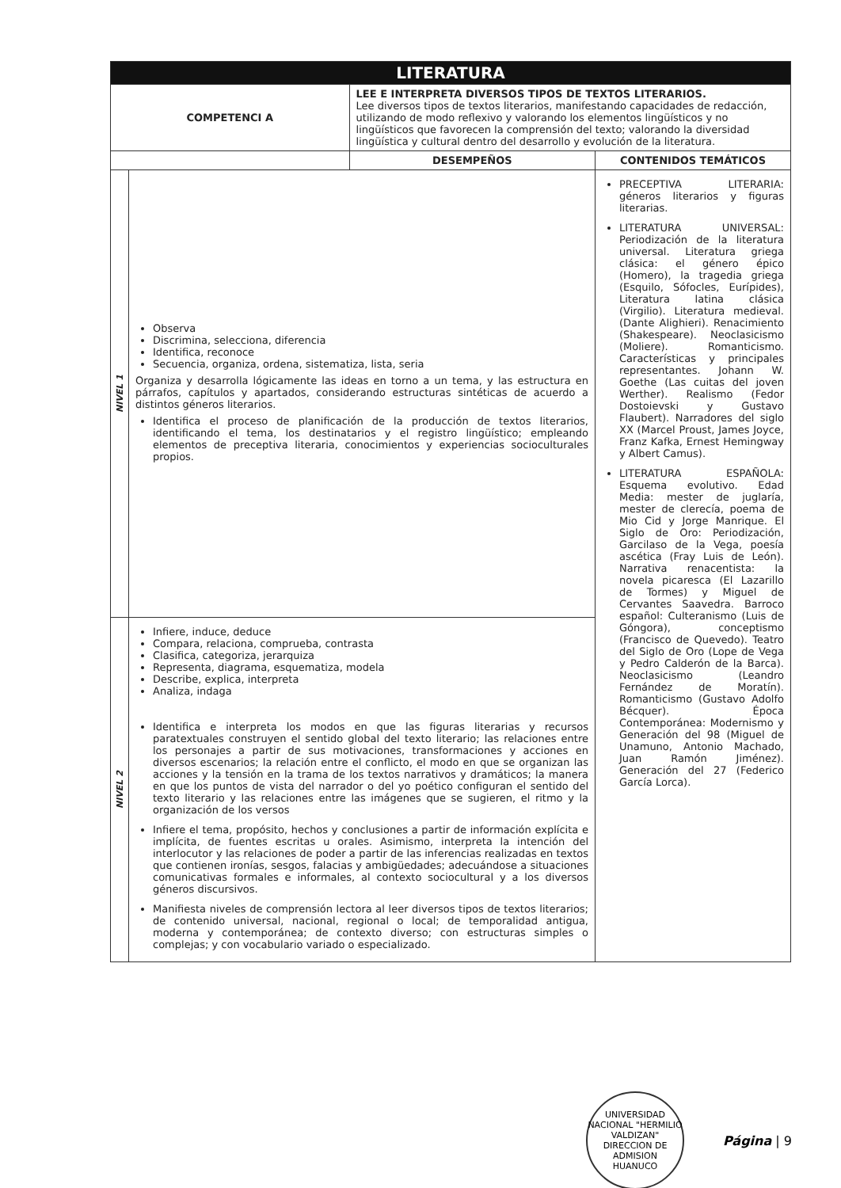| LITERATURA | | | |
| COMPETENCI A | | LEE E INTERPRETA DIVERSOS TIPOS DE TEXTOS LITERARIOS. Lee diversos tipos de textos literarios, manifestando capacidades de redacción, utilizando de modo reflexivo y valorando los elementos lingüísticos y no lingüísticos que favorecen la comprensión del texto; valorando la diversidad lingüística y cultural dentro del desarrollo y evolución de la literatura. | |
| | | DESEMPEÑOS | CONTENIDOS TEMÁTICOS |
| NIVEL 1 | Observa Discrimina, selecciona, diferencia Identifica, reconoce Secuencia, organiza, ordena, sistematiza, lista, seria Organiza y desarrolla lógicamente las ideas en torno a un tema, y las estructura en párrafos, capítulos y apartados, considerando estructuras sintéticas de acuerdo a distintos géneros literarios. Identifica el proceso de planificación de la producción de textos literarios, identificando el tema, los destinatarios y el registro lingüístico; empleando elementos de preceptiva literaria, conocimientos y experiencias socioculturales propios. | | PRECEPTIVA LITERARIA: géneros literarios y figuras literarias. LITERATURA UNIVERSAL: Periodización de la literatura universal. Literatura griega clásica: el género épico (Homero), la tragedia griega (Esquilo, Sófocles, Eurípides), Literatura latina clásica (Virgilio). Literatura medieval. (Dante Alighieri). Renacimiento (Shakespeare). Neoclasicismo (Moliere). Romanticismo. Características y principales representantes. Johann W. Goethe (Las cuitas del joven Werther). Realismo (Fedor Dostoievski y Gustavo Flaubert). Narradores del siglo XX (Marcel Proust, James Joyce, Franz Kafka, Ernest Hemingway y Albert Camus). LITERATURA ESPAÑOLA: Esquema evolutivo. Edad Media: mester de juglaría, mester de clerecía, poema de Mio Cid y Jorge Manrique. El Siglo de Oro: Periodización, Garcilaso de la Vega, poesía ascética (Fray Luis de León). Narrativa renacentista: la novela picaresca (El Lazarillo de Tormes) y Miguel de Cervantes Saavedra. Barroco español: Culteranismo (Luis de Góngora), conceptismo (Francisco de Quevedo). Teatro del Siglo de Oro (Lope de Vega y Pedro Calderón de la Barca). Neoclasicismo (Leandro Fernández de Moratín). Romanticismo (Gustavo Adolfo Bécquer). Época Contemporánea: Modernismo y Generación del 98 (Miguel de Unamuno, Antonio Machado, Juan Ramón Jiménez). Generación del 27 (Federico García Lorca). |
| NIVEL 2 | Infiere, induce, deduce Compara, relaciona, comprueba, contrasta Clasifica, categoriza, jerarquiza Representa, diagrama, esquematiza, modela Describe, explica, interpreta Analiza, indaga Identifica e interpreta los modos en que las figuras literarias y recursos paratextuales construyen el sentido global del texto literario; las relaciones entre los personajes a partir de sus motivaciones, transformaciones y acciones en diversos escenarios; la relación entre el conflicto, el modo en que se organizan las acciones y la tensión en la trama de los textos narrativos y dramáticos; la manera en que los puntos de vista del narrador o del yo poético configuran el sentido del texto literario y las relaciones entre las imágenes que se sugieren, el ritmo y la organización de los versos Infiere el tema, propósito, hechos y conclusiones a partir de información explícita e implícita, de fuentes escritas u orales. Asimismo, interpreta la intención del interlocutor y las relaciones de poder a partir de las inferencias realizadas en textos que contienen ironías, sesgos, falacias y ambigüedades; adecuándose a situaciones comunicativas formales e informales, al contexto sociocultural y a los diversos géneros discursivos. Manifiesta niveles de comprensión lectora al leer diversos tipos de textos literarios; de contenido universal, nacional, regional o local; de temporalidad antigua, moderna y contemporánea; de contexto diverso; con estructuras simples o complejas; y con vocabulario variado o especializado. | | |
UNIVERSIDAD NACIONAL "HERMILIO VALDIZAN"
DIRECCION DE ADMISION
HUANUCO
Página | 9